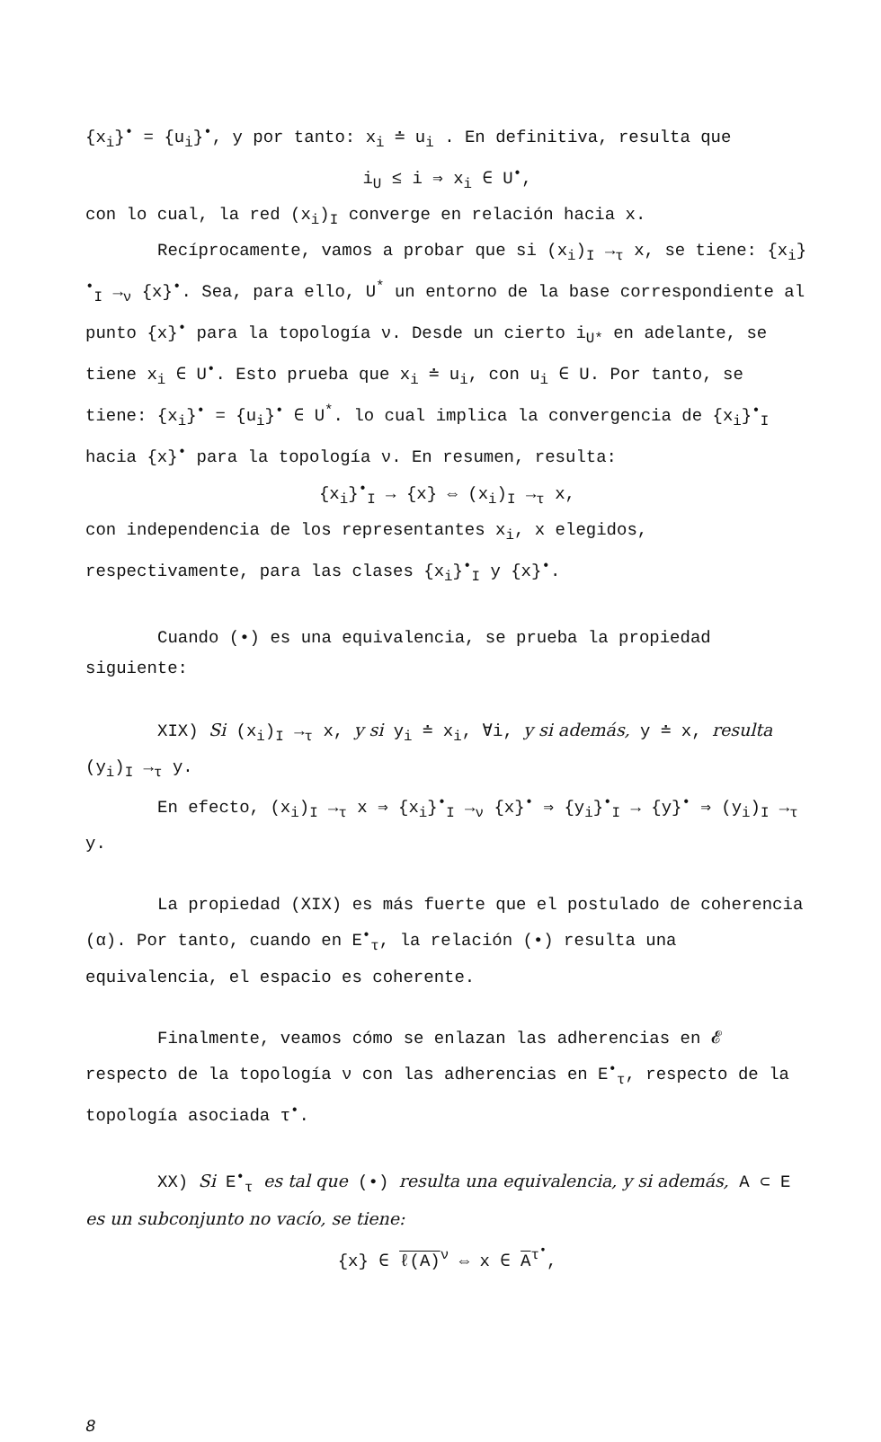{x<sub>i</sub>}<sup>•</sup> = {u<sub>i</sub>}<sup>•</sup>, y por tanto: x<sub>i</sub> ≐ u<sub>i</sub> . En definitiva, resulta que
i<sub>U</sub> ≤ i ⇒ x<sub>i</sub> ∈ U<sup>•</sup>,
con lo cual, la red (x<sub>i</sub>)<sub>I</sub> converge en relación hacia x.
Recíprocamente, vamos a probar que si (x<sub>i</sub>)<sub>I</sub> →<sub>τ</sub> x, se tiene: {x<sub>i</sub>}<sup>•</sup><sub>I</sub> →<sub>ν</sub> {x}<sup>•</sup>. Sea, para ello, U<sup>*</sup> un entorno de la base correspondiente al punto {x}<sup>•</sup> para la topología ν. Desde un cierto i<sub>U*</sub> en adelante, se tiene x<sub>i</sub> ∈ U<sup>•</sup>. Esto prueba que x<sub>i</sub> ≐ u<sub>i</sub>, con u<sub>i</sub> ∈ U. Por tanto, se tiene: {x<sub>i</sub>}<sup>•</sup> = {u<sub>i</sub>}<sup>•</sup> ∈ U<sup>*</sup>. lo cual implica la convergencia de {x<sub>i</sub>}<sup>•</sup><sub>I</sub> hacia {x}<sup>•</sup> para la topología ν. En resumen, resulta:
{x<sub>i</sub>}<sup>•</sup><sub>I</sub> → {x} ⇔ (x<sub>i</sub>)<sub>I</sub> →<sub>τ</sub> x,
con independencia de los representantes x<sub>i</sub>, x elegidos, respectivamente, para las clases {x<sub>i</sub>}<sup>•</sup><sub>I</sub> y {x}<sup>•</sup>.
Cuando (•) es una equivalencia, se prueba la propiedad siguiente:
XIX) Si (x<sub>i</sub>)<sub>I</sub> →<sub>τ</sub> x, y si y<sub>i</sub> ≐ x<sub>i</sub>, ∀i, y si además, y ≐ x, resulta (y<sub>i</sub>)<sub>I</sub> →<sub>τ</sub> y.
En efecto, (x<sub>i</sub>)<sub>I</sub> →<sub>τ</sub> x ⇒ {x<sub>i</sub>}<sup>•</sup><sub>I</sub> →<sub>ν</sub> {x}<sup>•</sup> ⇒ {y<sub>i</sub>}<sup>•</sup><sub>I</sub> → {y}<sup>•</sup> ⇒ (y<sub>i</sub>)<sub>I</sub> →<sub>τ</sub> y.
La propiedad (XIX) es más fuerte que el postulado de coherencia (α). Por tanto, cuando en E<sup>•</sup><sub>τ</sub>, la relación (•) resulta una equivalencia, el espacio es coherente.
Finalmente, veamos cómo se enlazan las adherencias en 𝓔 respecto de la topología ν con las adherencias en E<sup>•</sup><sub>τ</sub>, respecto de la topología asociada τ<sup>•</sup>.
XX) Si E<sup>•</sup><sub>τ</sub> es tal que (•) resulta una equivalencia, y si además, A ⊂ E es un subconjunto no vacío, se tiene:
{x} ∈ ℓ(A)<sup>ν</sup> ⇔ x ∈ A<sup>τ<sup>•</sup></sup>,
8